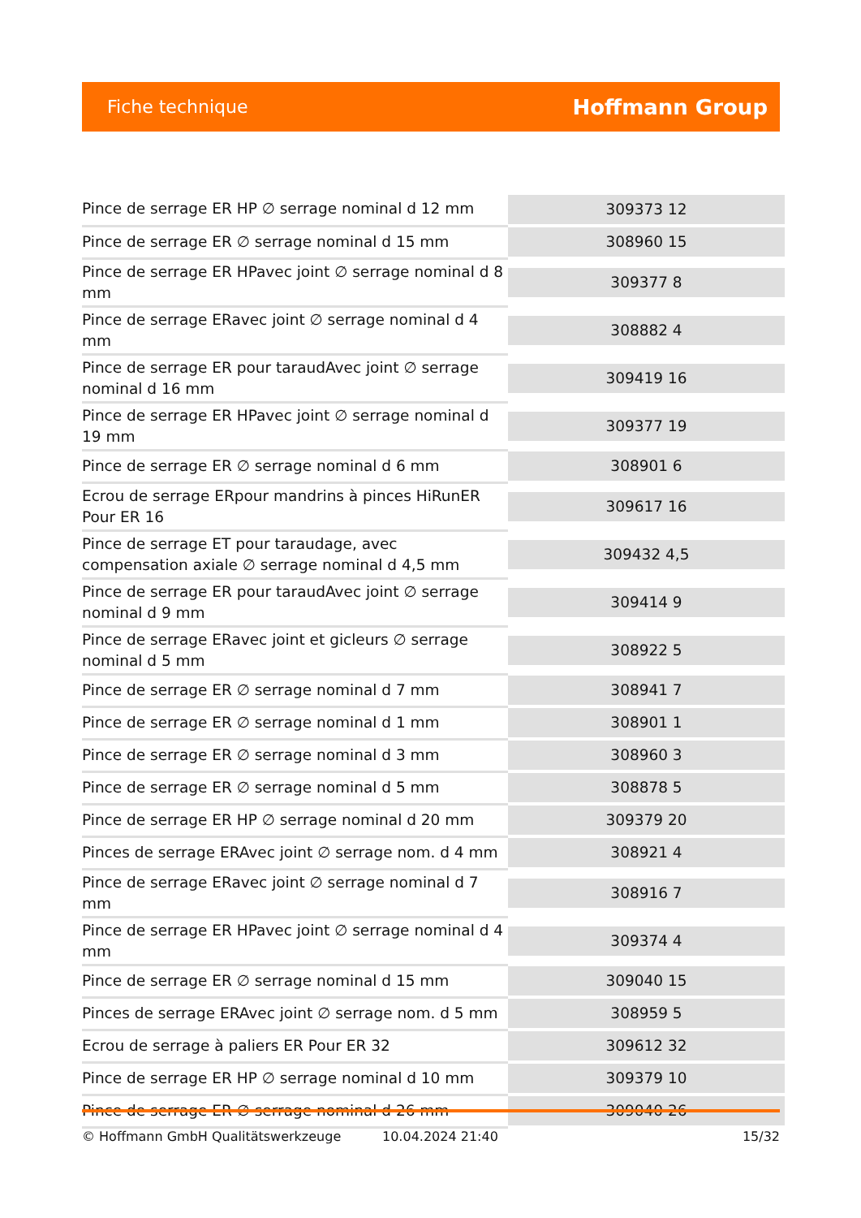Fiche technique Hoffmann Group
| Pince de serrage ER HP ∅ serrage nominal d 12 mm | 309373 12 |
| Pince de serrage ER ∅ serrage nominal d 15 mm | 308960 15 |
| Pince de serrage ER HPavec joint ∅ serrage nominal d 8 mm | 309377 8 |
| Pince de serrage ERavec joint ∅ serrage nominal d 4 mm | 308882 4 |
| Pince de serrage ER pour taraudAvec joint ∅ serrage nominal d 16 mm | 309419 16 |
| Pince de serrage ER HPavec joint ∅ serrage nominal d 19 mm | 309377 19 |
| Pince de serrage ER ∅ serrage nominal d 6 mm | 308901 6 |
| Ecrou de serrage ERpour mandrins à pinces HiRunER Pour ER 16 | 309617 16 |
| Pince de serrage ET pour taraudage, avec compensation axiale ∅ serrage nominal d 4,5 mm | 309432 4,5 |
| Pince de serrage ER pour taraudAvec joint ∅ serrage nominal d 9 mm | 309414 9 |
| Pince de serrage ERavec joint et gicleurs ∅ serrage nominal d 5 mm | 308922 5 |
| Pince de serrage ER ∅ serrage nominal d 7 mm | 308941 7 |
| Pince de serrage ER ∅ serrage nominal d 1 mm | 308901 1 |
| Pince de serrage ER ∅ serrage nominal d 3 mm | 308960 3 |
| Pince de serrage ER ∅ serrage nominal d 5 mm | 308878 5 |
| Pince de serrage ER HP ∅ serrage nominal d 20 mm | 309379 20 |
| Pinces de serrage ERAvec joint ∅ serrage nom. d 4 mm | 308921 4 |
| Pince de serrage ERavec joint ∅ serrage nominal d 7 mm | 308916 7 |
| Pince de serrage ER HPavec joint ∅ serrage nominal d 4 mm | 309374 4 |
| Pince de serrage ER ∅ serrage nominal d 15 mm | 309040 15 |
| Pinces de serrage ERAvec joint ∅ serrage nom. d 5 mm | 308959 5 |
| Ecrou de serrage à paliers ER Pour ER 32 | 309612 32 |
| Pince de serrage ER HP ∅ serrage nominal d 10 mm | 309379 10 |
| Pince de serrage ER ∅ serrage nominal d 26 mm | 309040 26 |
© Hoffmann GmbH Qualitätswerkzeuge 10.04.2024 21:40 15/32